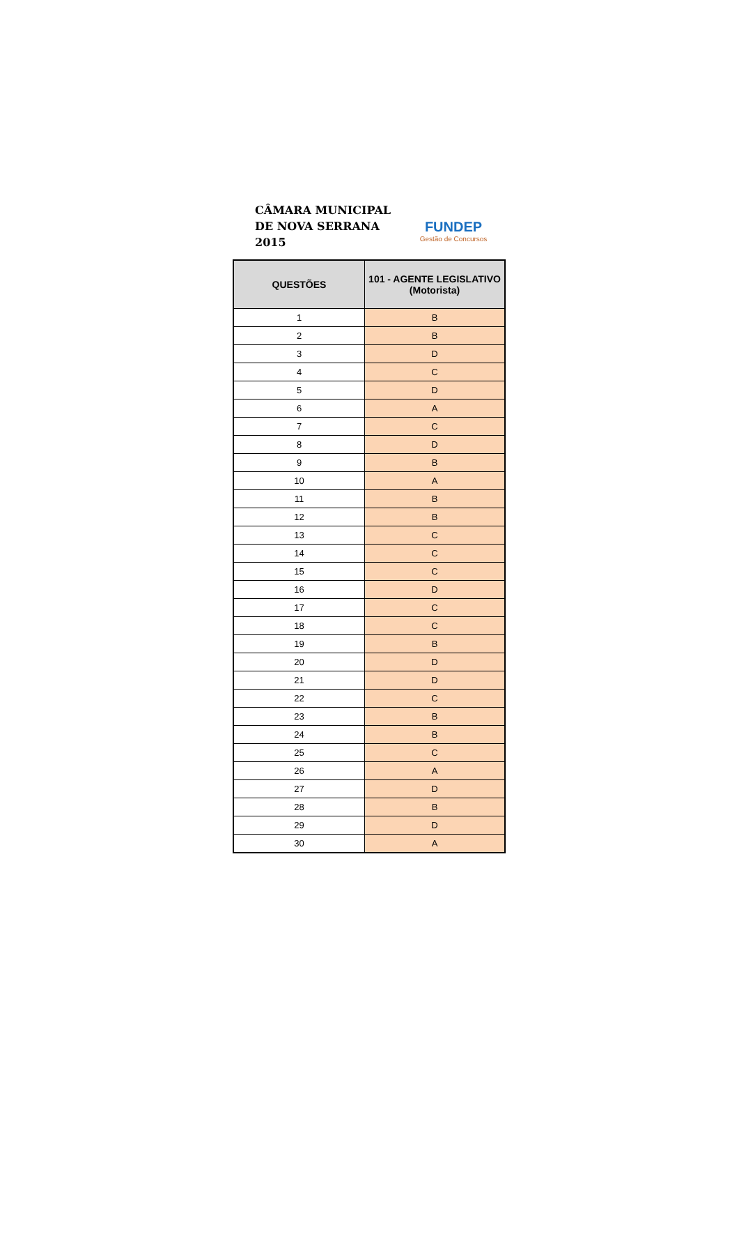CÂMARA MUNICIPAL
DE NOVA SERRANA
2015
FUNDEP
Gestão de Concursos
| QUESTÕES | 101 - AGENTE LEGISLATIVO (Motorista) |
| --- | --- |
| 1 | B |
| 2 | B |
| 3 | D |
| 4 | C |
| 5 | D |
| 6 | A |
| 7 | C |
| 8 | D |
| 9 | B |
| 10 | A |
| 11 | B |
| 12 | B |
| 13 | C |
| 14 | C |
| 15 | C |
| 16 | D |
| 17 | C |
| 18 | C |
| 19 | B |
| 20 | D |
| 21 | D |
| 22 | C |
| 23 | B |
| 24 | B |
| 25 | C |
| 26 | A |
| 27 | D |
| 28 | B |
| 29 | D |
| 30 | A |